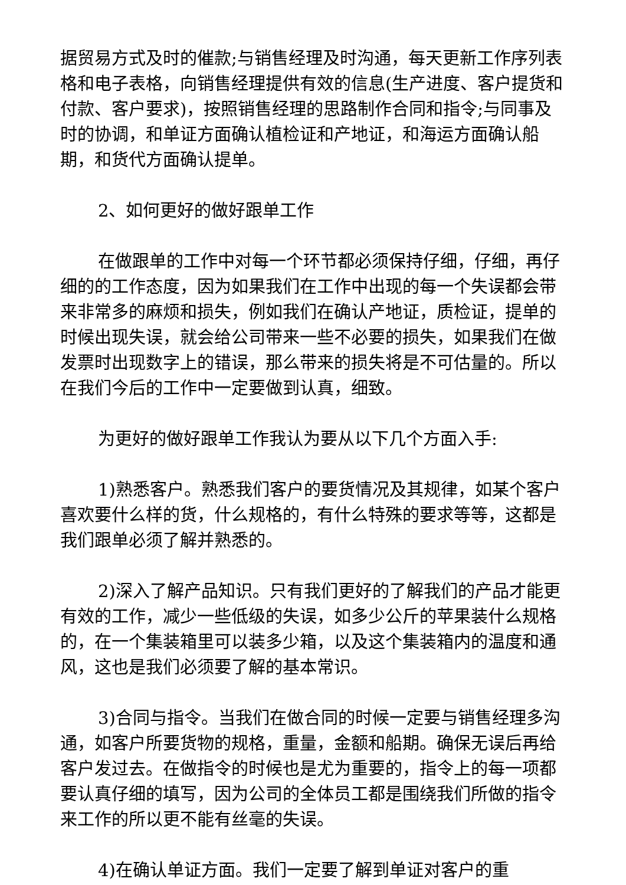据贸易方式及时的催款;与销售经理及时沟通，每天更新工作序列表格和电子表格，向销售经理提供有效的信息(生产进度、客户提货和付款、客户要求)，按照销售经理的思路制作合同和指令;与同事及时的协调，和单证方面确认植检证和产地证，和海运方面确认船期，和货代方面确认提单。
2、如何更好的做好跟单工作
在做跟单的工作中对每一个环节都必须保持仔细，仔细，再仔细的的工作态度，因为如果我们在工作中出现的每一个失误都会带来非常多的麻烦和损失，例如我们在确认产地证，质检证，提单的时候出现失误，就会给公司带来一些不必要的损失，如果我们在做发票时出现数字上的错误，那么带来的损失将是不可估量的。所以在我们今后的工作中一定要做到认真，细致。
为更好的做好跟单工作我认为要从以下几个方面入手:
1)熟悉客户。熟悉我们客户的要货情况及其规律，如某个客户喜欢要什么样的货，什么规格的，有什么特殊的要求等等，这都是我们跟单必须了解并熟悉的。
2)深入了解产品知识。只有我们更好的了解我们的产品才能更有效的工作，减少一些低级的失误，如多少公斤的苹果装什么规格的，在一个集装箱里可以装多少箱，以及这个集装箱内的温度和通风，这也是我们必须要了解的基本常识。
3)合同与指令。当我们在做合同的时候一定要与销售经理多沟通，如客户所要货物的规格，重量，金额和船期。确保无误后再给客户发过去。在做指令的时候也是尤为重要的，指令上的每一项都要认真仔细的填写，因为公司的全体员工都是围绕我们所做的指令来工作的所以更不能有丝毫的失误。
4)在确认单证方面。我们一定要了解到单证对客户的重